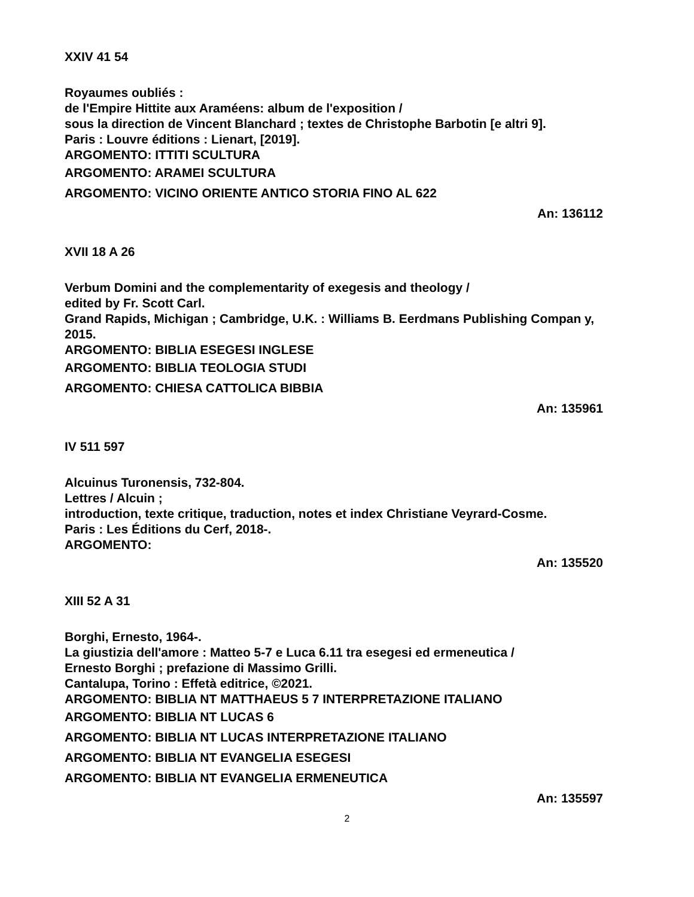XXIV 41 54
Royaumes oubliés :
de l'Empire Hittite aux Araméens: album de l'exposition /
sous la direction de Vincent Blanchard ; textes de Christophe Barbotin [e altri 9].
Paris : Louvre éditions : Lienart, [2019].
ARGOMENTO: ITTITI SCULTURA
ARGOMENTO: ARAMEI SCULTURA
ARGOMENTO: VICINO ORIENTE ANTICO STORIA FINO AL 622
An: 136112
XVII 18 A 26
Verbum Domini and the complementarity of exegesis and theology /
edited by Fr. Scott Carl.
Grand Rapids, Michigan ; Cambridge, U.K. : Williams B. Eerdmans Publishing Compan y, 2015.
ARGOMENTO: BIBLIA ESEGESI INGLESE
ARGOMENTO: BIBLIA TEOLOGIA STUDI
ARGOMENTO: CHIESA CATTOLICA BIBBIA
An: 135961
IV 511 597
Alcuinus Turonensis, 732-804.
Lettres / Alcuin ;
introduction, texte critique, traduction, notes et index Christiane Veyrard-Cosme.
Paris : Les Éditions du Cerf, 2018-.
ARGOMENTO:
An: 135520
XIII 52 A 31
Borghi, Ernesto, 1964-.
La giustizia dell'amore : Matteo 5-7 e Luca 6.11 tra esegesi ed ermeneutica /
Ernesto Borghi ; prefazione di Massimo Grilli.
Cantalupa, Torino : Effetà editrice, ©2021.
ARGOMENTO: BIBLIA NT MATTHAEUS 5 7 INTERPRETAZIONE ITALIANO
ARGOMENTO: BIBLIA NT LUCAS 6
ARGOMENTO: BIBLIA NT LUCAS INTERPRETAZIONE ITALIANO
ARGOMENTO: BIBLIA NT EVANGELIA ESEGESI
ARGOMENTO: BIBLIA NT EVANGELIA ERMENEUTICA
An: 135597
2